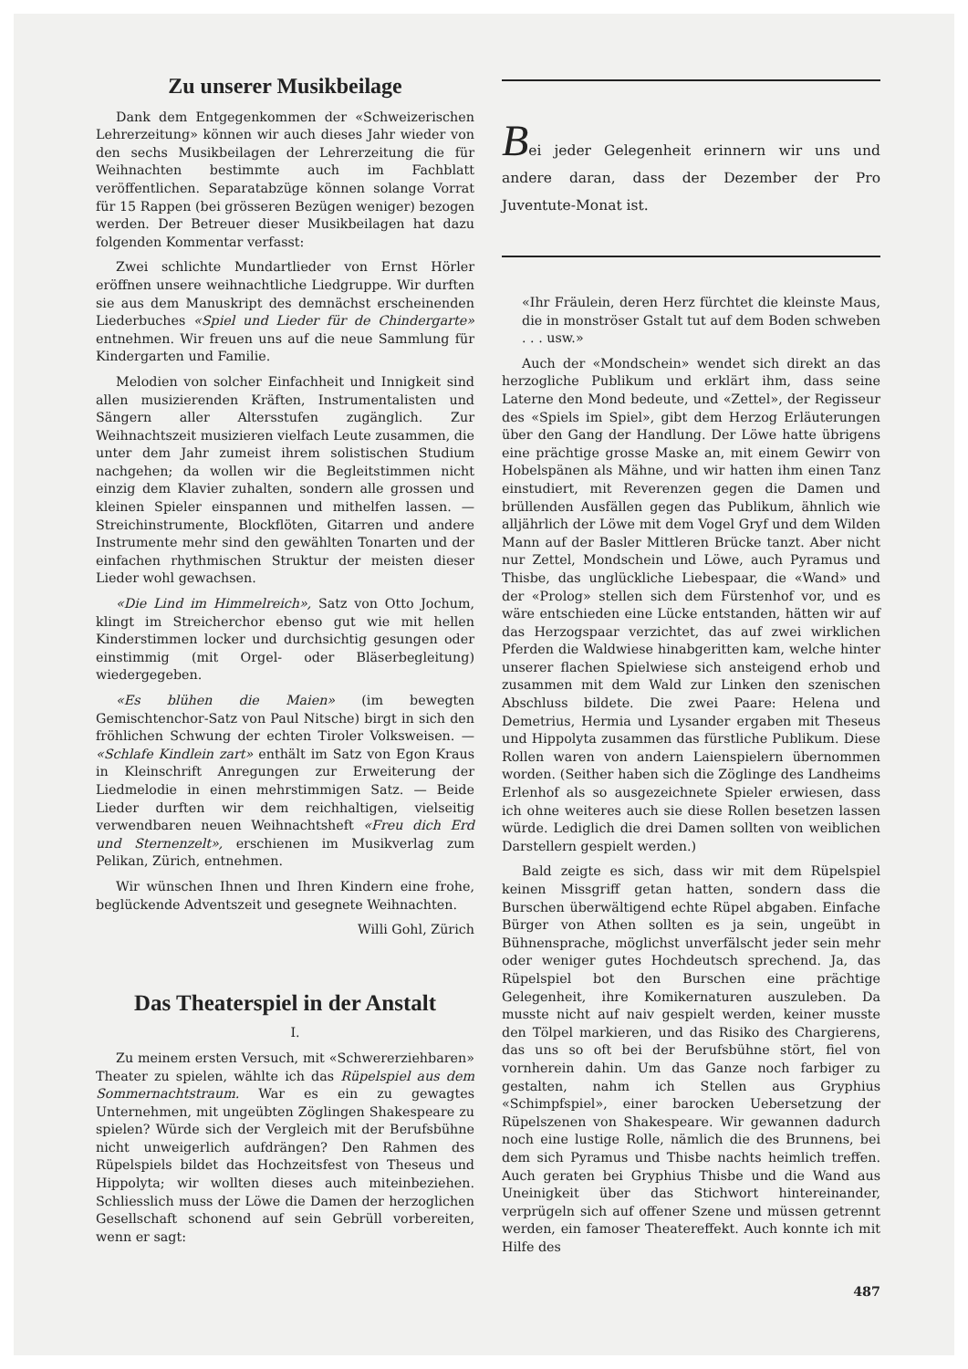Zu unserer Musikbeilage
Dank dem Entgegenkommen der «Schweizerischen Lehrerzeitung» können wir auch dieses Jahr wieder von den sechs Musikbeilagen der Lehrerzeitung die für Weihnachten bestimmte auch im Fachblatt veröffentlichen. Separatabzüge können solange Vorrat für 15 Rappen (bei grösseren Bezügen weniger) bezogen werden. Der Betreuer dieser Musikbeilagen hat dazu folgenden Kommentar verfasst:
Zwei schlichte Mundartlieder von Ernst Hörler eröffnen unsere weihnachtliche Liedgruppe. Wir durften sie aus dem Manuskript des demnächst erscheinenden Liederbuches «Spiel und Lieder für de Chindergarte» entnehmen. Wir freuen uns auf die neue Sammlung für Kindergarten und Familie.
Melodien von solcher Einfachheit und Innigkeit sind allen musizierenden Kräften, Instrumentalisten und Sängern aller Altersstufen zugänglich. Zur Weihnachtszeit musizieren vielfach Leute zusammen, die unter dem Jahr zumeist ihrem solistischen Studium nachgehen; da wollen wir die Begleitstimmen nicht einzig dem Klavier zuhalten, sondern alle grossen und kleinen Spieler einspannen und mithelfen lassen. — Streichinstrumente, Blockflöten, Gitarren und andere Instrumente mehr sind den gewählten Tonarten und der einfachen rhythmischen Struktur der meisten dieser Lieder wohl gewachsen.
«Die Lind im Himmelreich», Satz von Otto Jochum, klingt im Streicherchor ebenso gut wie mit hellen Kinderstimmen locker und durchsichtig gesungen oder einstimmig (mit Orgel- oder Bläserbegleitung) wiedergegeben.
«Es blühen die Maien» (im bewegten Gemischtenchor-Satz von Paul Nitsche) birgt in sich den fröhlichen Schwung der echten Tiroler Volksweisen. — «Schlafe Kindlein zart» enthält im Satz von Egon Kraus in Kleinschrift Anregungen zur Erweiterung der Liedmelodie in einen mehrstimmigen Satz. — Beide Lieder durften wir dem reichhaltigen, vielseitig verwendbaren neuen Weihnachtsheft «Freu dich Erd und Sternenzelt», erschienen im Musikverlag zum Pelikan, Zürich, entnehmen.
Wir wünschen Ihnen und Ihren Kindern eine frohe, beglückende Adventszeit und gesegnete Weihnachten.
Willi Gohl, Zürich
Das Theaterspiel in der Anstalt
I.
Zu meinem ersten Versuch, mit «Schwererziehbaren» Theater zu spielen, wählte ich das Rüpelspiel aus dem Sommernachtstraum. War es ein zu gewagtes Unternehmen, mit ungeübten Zöglingen Shakespeare zu spielen? Würde sich der Vergleich mit der Berufsbühne nicht unweigerlich aufdrängen? Den Rahmen des Rüpelspiels bildet das Hochzeitsfest von Theseus und Hippolyta; wir wollten dieses auch miteinbeziehen. Schliesslich muss der Löwe die Damen der herzoglichen Gesellschaft schonend auf sein Gebrüll vorbereiten, wenn er sagt:
Bei jeder Gelegenheit erinnern wir uns und andere daran, dass der Dezember der Pro Juventute-Monat ist.
«Ihr Fräulein, deren Herz fürchtet die kleinste Maus, die in monströser Gstalt tut auf dem Boden schweben . . . usw.»
Auch der «Mondschein» wendet sich direkt an das herzogliche Publikum und erklärt ihm, dass seine Laterne den Mond bedeute, und «Zettel», der Regisseur des «Spiels im Spiel», gibt dem Herzog Erläuterungen über den Gang der Handlung. Der Löwe hatte übrigens eine prächtige grosse Maske an, mit einem Gewirr von Hobelspänen als Mähne, und wir hatten ihm einen Tanz einstudiert, mit Reverenzen gegen die Damen und brüllenden Ausfällen gegen das Publikum, ähnlich wie alljährlich der Löwe mit dem Vogel Gryf und dem Wilden Mann auf der Basler Mittleren Brücke tanzt. Aber nicht nur Zettel, Mondschein und Löwe, auch Pyramus und Thisbe, das unglückliche Liebespaar, die «Wand» und der «Prolog» stellen sich dem Fürstenhof vor, und es wäre entschieden eine Lücke entstanden, hätten wir auf das Herzogspaar verzichtet, das auf zwei wirklichen Pferden die Waldwiese hinabgeritten kam, welche hinter unserer flachen Spielwiese sich ansteigend erhob und zusammen mit dem Wald zur Linken den szenischen Abschluss bildete. Die zwei Paare: Helena und Demetrius, Hermia und Lysander ergaben mit Theseus und Hippolyta zusammen das fürstliche Publikum. Diese Rollen waren von andern Laienspielern übernommen worden. (Seither haben sich die Zöglinge des Landheims Erlenhof als so ausgezeichnete Spieler erwiesen, dass ich ohne weiteres auch sie diese Rollen besetzen lassen würde. Lediglich die drei Damen sollten von weiblichen Darstellern gespielt werden.)
Bald zeigte es sich, dass wir mit dem Rüpelspiel keinen Missgriff getan hatten, sondern dass die Burschen überwältigend echte Rüpel abgaben. Einfache Bürger von Athen sollten es ja sein, ungeübt in Bühnensprache, möglichst unverfälscht jeder sein mehr oder weniger gutes Hochdeutsch sprechend. Ja, das Rüpelspiel bot den Burschen eine prächtige Gelegenheit, ihre Komikernaturen auszuleben. Da musste nicht auf naiv gespielt werden, keiner musste den Tölpel markieren, und das Risiko des Chargierens, das uns so oft bei der Berufsbühne stört, fiel von vornherein dahin. Um das Ganze noch farbiger zu gestalten, nahm ich Stellen aus Gryphius «Schimpfspiel», einer barocken Uebersetzung der Rüpelszenen von Shakespeare. Wir gewannen dadurch noch eine lustige Rolle, nämlich die des Brunnens, bei dem sich Pyramus und Thisbe nachts heimlich treffen. Auch geraten bei Gryphius Thisbe und die Wand aus Uneinigkeit über das Stichwort hintereinander, verprügeln sich auf offener Szene und müssen getrennt werden, ein famoser Theatereffekt. Auch konnte ich mit Hilfe des
487